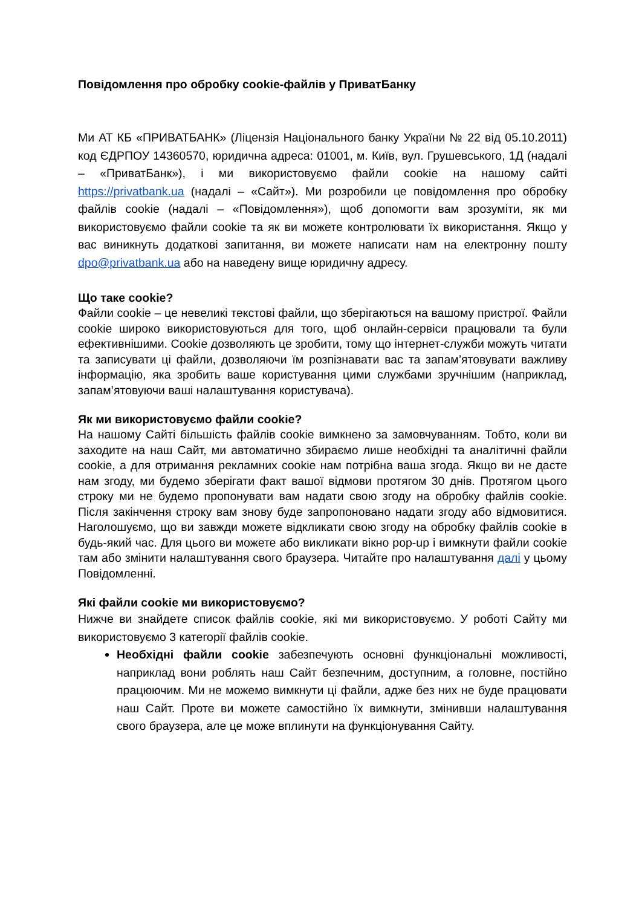Повідомлення про обробку cookie-файлів у ПриватБанку
Ми АТ КБ «ПРИВАТБАНК» (Ліцензія Національного банку України № 22 від 05.10.2011) код ЄДРПОУ 14360570, юридична адреса: 01001, м. Київ, вул. Грушевського, 1Д (надалі – «ПриватБанк»), і ми використовуємо файли cookie на нашому сайті https://privatbank.ua (надалі – «Сайт»). Ми розробили це повідомлення про обробку файлів cookie (надалі – «Повідомлення»), щоб допомогти вам зрозуміти, як ми використовуємо файли cookie та як ви можете контролювати їх використання. Якщо у вас виникнуть додаткові запитання, ви можете написати нам на електронну пошту dpo@privatbank.ua або на наведену вище юридичну адресу.
Що таке cookie?
Файли cookie – це невеликі текстові файли, що зберігаються на вашому пристрої. Файли cookie широко використовуються для того, щоб онлайн-сервіси працювали та були ефективнішими. Cookie дозволяють це зробити, тому що інтернет-служби можуть читати та записувати ці файли, дозволяючи їм розпізнавати вас та запам’ятовувати важливу інформацію, яка зробить ваше користування цими службами зручнішим (наприклад, запам’ятовуючи ваші налаштування користувача).
Як ми використовуємо файли cookie?
На нашому Сайті більшість файлів cookie вимкнено за замовчуванням. Тобто, коли ви заходите на наш Сайт, ми автоматично збираємо лише необхідні та аналітичні файли cookie, а для отримання рекламних cookie нам потрібна ваша згода. Якщо ви не дасте нам згоду, ми будемо зберігати факт вашої відмови протягом 30 днів. Протягом цього строку ми не будемо пропонувати вам надати свою згоду на обробку файлів cookie. Після закінчення строку вам знову буде запропоновано надати згоду або відмовитися. Наголошуємо, що ви завжди можете відкликати свою згоду на обробку файлів cookie в будь-який час. Для цього ви можете або викликати вікно pop-up і вимкнути файли cookie там або змінити налаштування свого браузера. Читайте про налаштування далі у цьому Повідомленні.
Які файли cookie ми використовуємо?
Нижче ви знайдете список файлів cookie, які ми використовуємо. У роботі Сайту ми використовуємо 3 категорії файлів cookie.
Необхідні файли cookie забезпечують основні функціональні можливості, наприклад вони роблять наш Сайт безпечним, доступним, а головне, постійно працюючим. Ми не можемо вимкнути ці файли, адже без них не буде працювати наш Сайт. Проте ви можете самостійно їх вимкнути, змінивши налаштування свого браузера, але це може вплинути на функціонування Сайту.